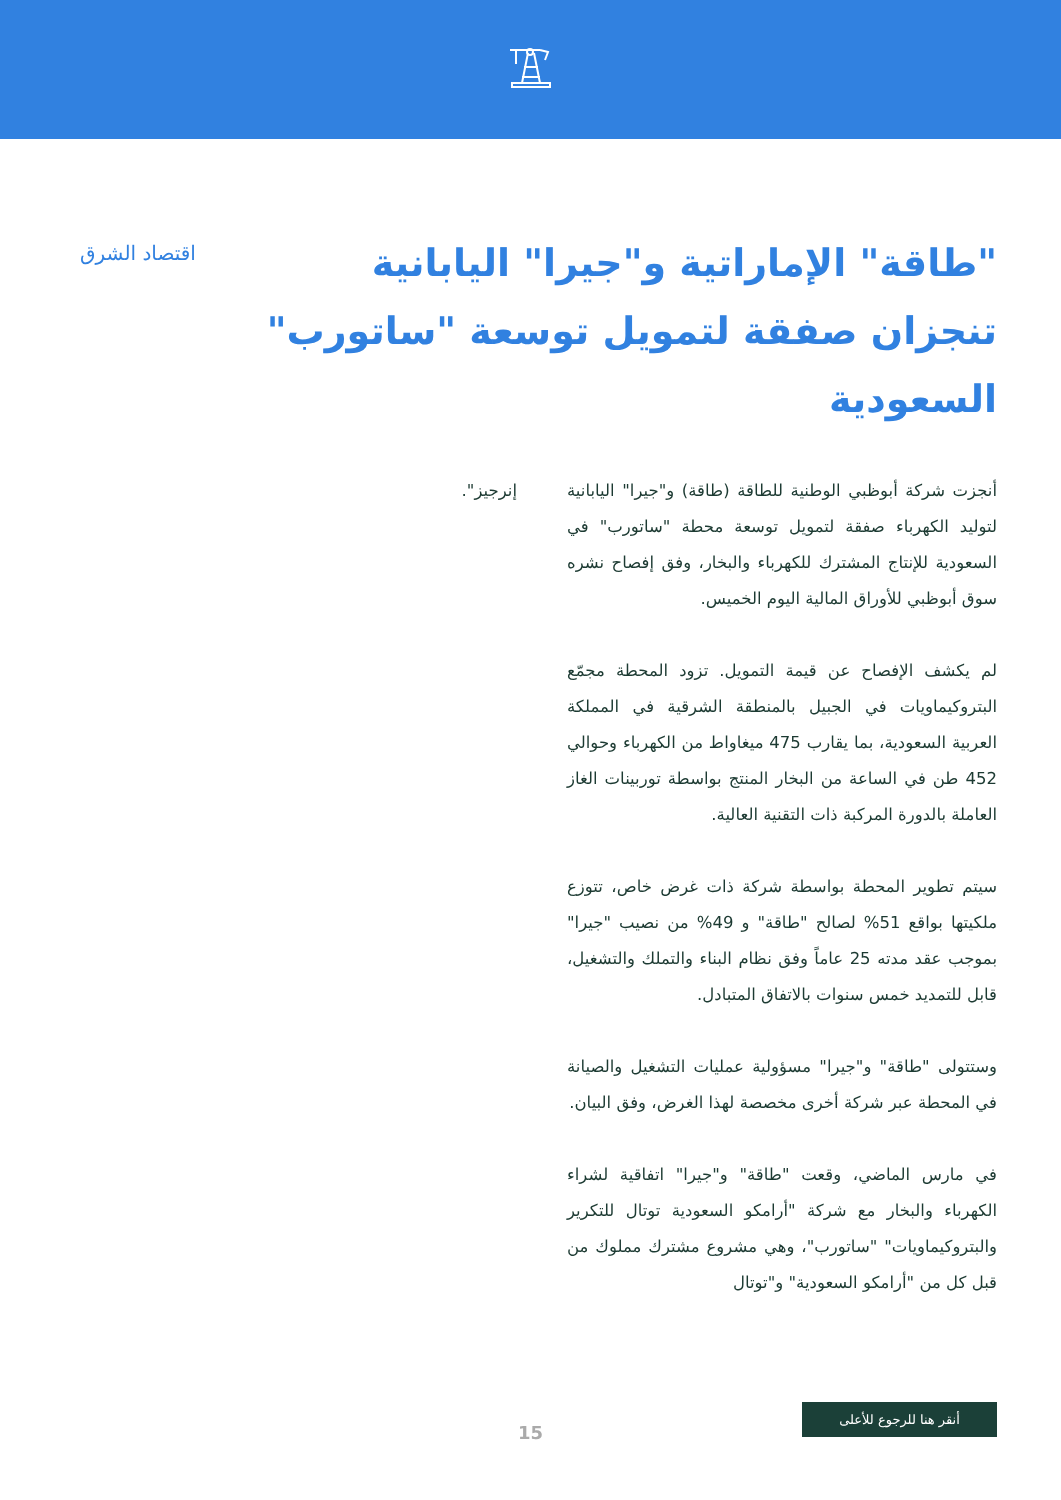"طاقة" الإماراتية و"جيرا" اليابانية تنجزان صفقة لتمويل توسعة "ساتورب" السعودية
اقتصاد الشرق
أنجزت شركة أبوظبي الوطنية للطاقة (طاقة) و"جيرا" اليابانية لتوليد الكهرباء صفقة لتمويل توسعة محطة "ساتورب" في السعودية للإنتاج المشترك للكهرباء والبخار، وفق إفصاح نشره سوق أبوظبي للأوراق المالية اليوم الخميس.
لم يكشف الإفصاح عن قيمة التمويل. تزود المحطة مجمّع البتروكيماويات في الجبيل بالمنطقة الشرقية في المملكة العربية السعودية، بما يقارب 475 ميغاواط من الكهرباء وحوالي 452 طن في الساعة من البخار المنتج بواسطة توربينات الغاز العاملة بالدورة المركبة ذات التقنية العالية.
سيتم تطوير المحطة بواسطة شركة ذات غرض خاص، تتوزع ملكيتها بواقع 51% لصالح "طاقة" و 49% من نصيب "جيرا" بموجب عقد مدته 25 عاماً وفق نظام البناء والتملك والتشغيل، قابل للتمديد خمس سنوات بالاتفاق المتبادل.
وستتولى "طاقة" و"جيرا" مسؤولية عمليات التشغيل والصيانة في المحطة عبر شركة أخرى مخصصة لهذا الغرض، وفق البيان.
في مارس الماضي، وقعت "طاقة" و"جيرا" اتفاقية لشراء الكهرباء والبخار مع شركة "أرامكو السعودية توتال للتكرير والبتروكيماويات" "ساتورب"، وهي مشروع مشترك مملوك من قبل كل من "أرامكو السعودية" و"توتال
إنرجيز".
15
أنقر هنا للرجوع للأعلى